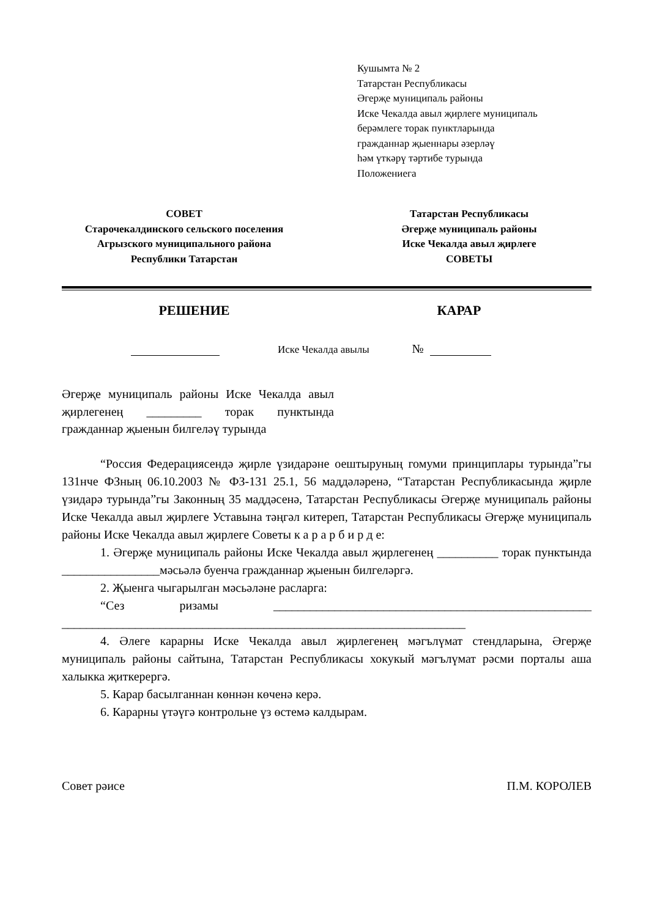Кушымта № 2
Татарстан Республикасы
Әгерҗе муниципаль районы
Иске Чекалда авыл җирлеге муниципаль
берәмлеге торак пунктларында
гражданнар җыеннары әзерләү
һәм үткәрү тәртибе турында
Положениега
СОВЕТ
Старочекалдинского сельского поселения
Агрызского муниципального района
Республики Татарстан
Татарстан Республикасы
Әгерҗе муниципаль районы
Иске Чекалда авыл җирлеге
СОВЕТЫ
РЕШЕНИЕ КАРАР
Иске Чекалда авылы №
Әгерҗе муниципаль районы Иске Чекалда авыл җирлегенең _________ торак пунктында гражданнар җыенын билгеләү турында
“Россия Федерациясендә җирле үзидарәне оештыруның гомуми принциплары турында”гы 131нче ФЗның 06.10.2003 № ФЗ-131 25.1, 56 маддәләренә, “Татарстан Республикасында җирле үзидарә турында”гы Законның 35 маддәсенә, Татарстан Республикасы Әгерҗе муниципаль районы Иске Чекалда авыл җирлеге Уставына тәңгәл китереп, Татарстан Республикасы Әгерҗе муниципаль районы Иске Чекалда авыл җирлеге Советы к а р а р б и р д е:
1. Әгерҗе муниципаль районы Иске Чекалда авыл җирлегенең __________ торак пунктында ________________мәсьәлә буенча гражданнар җыенын билгеләргә.
2. Җыенга чыгарылган мәсьәләне расларга:
“Сез ризамы ____________________________________________________ __________________________________________________________________
4. Әлеге карарны Иске Чекалда авыл җирлегенең мәгълүмат стендларына, Әгерҗе муниципаль районы сайтына, Татарстан Республикасы хокукый мәгълүмат рәсми порталы аша халыкка җиткерергә.
5. Карар басылганнан көннән көченә керә.
6. Карарны үтәүгә контрольне үз өстемә калдырам.
Совет рәисе П.М. КОРОЛЕВ